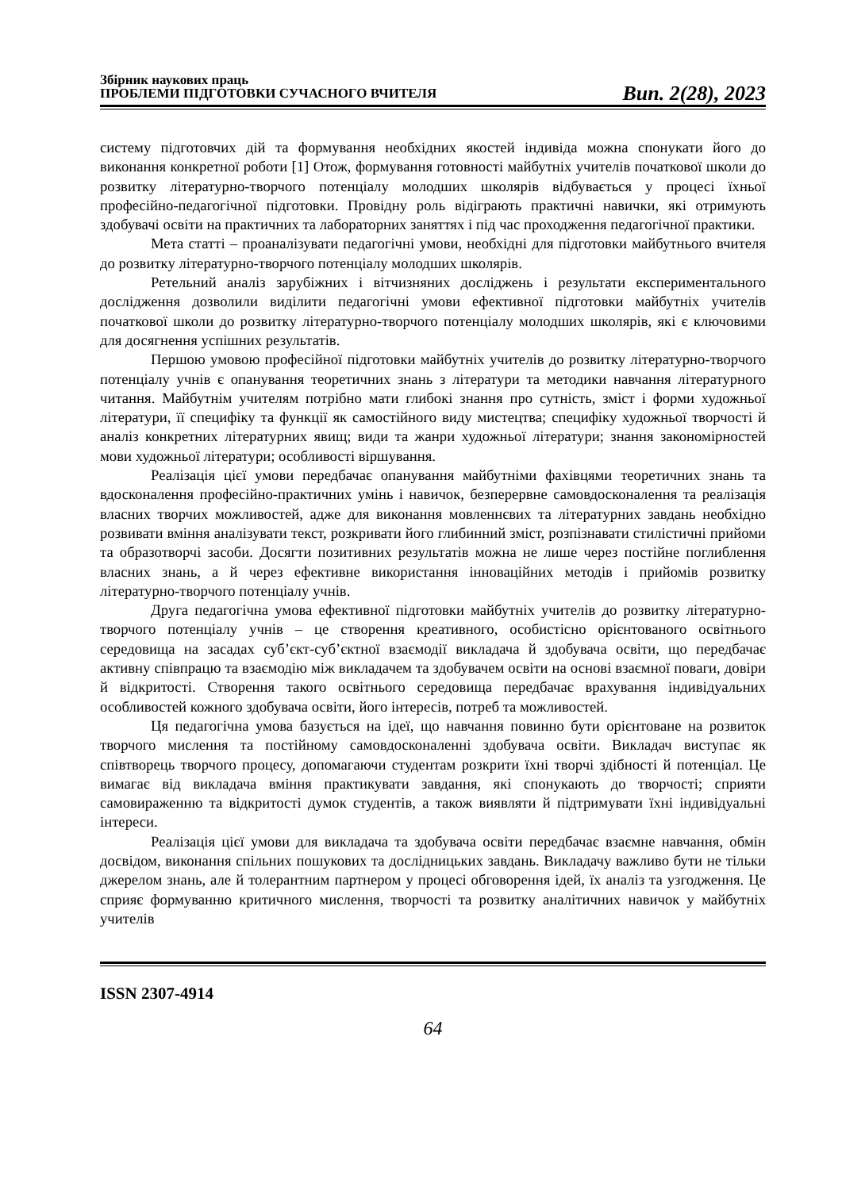Збірник наукових праць
ПРОБЛЕМИ ПІДГОТОВКИ СУЧАСНОГО ВЧИТЕЛЯ
Вип. 2(28), 2023
систему підготовчих дій та формування необхідних якостей індивіда можна спонукати його до виконання конкретної роботи [1] Отож, формування готовності майбутніх учителів початкової школи до розвитку літературно-творчого потенціалу молодших школярів відбувається у процесі їхньої професійно-педагогічної підготовки. Провідну роль відіграють практичні навички, які отримують здобувачі освіти на практичних та лабораторних заняттях і під час проходження педагогічної практики.
Мета статті – проаналізувати педагогічні умови, необхідні для підготовки майбутнього вчителя до розвитку літературно-творчого потенціалу молодших школярів.
Ретельний аналіз зарубіжних і вітчизняних досліджень і результати експериментального дослідження дозволили виділити педагогічні умови ефективної підготовки майбутніх учителів початкової школи до розвитку літературно-творчого потенціалу молодших школярів, які є ключовими для досягнення успішних результатів.
Першою умовою професійної підготовки майбутніх учителів до розвитку літературно-творчого потенціалу учнів є опанування теоретичних знань з літератури та методики навчання літературного читання. Майбутнім учителям потрібно мати глибокі знання про сутність, зміст і форми художньої літератури, її специфіку та функції як самостійного виду мистецтва; специфіку художньої творчості й аналіз конкретних літературних явищ; види та жанри художньої літератури; знання закономірностей мови художньої літератури; особливості віршування.
Реалізація цієї умови передбачає опанування майбутніми фахівцями теоретичних знань та вдосконалення професійно-практичних умінь і навичок, безперервне самовдосконалення та реалізація власних творчих можливостей, адже для виконання мовленнєвих та літературних завдань необхідно розвивати вміння аналізувати текст, розкривати його глибинний зміст, розпізнавати стилістичні прийоми та образотворчі засоби. Досягти позитивних результатів можна не лише через постійне поглиблення власних знань, а й через ефективне використання інноваційних методів і прийомів розвитку літературно-творчого потенціалу учнів.
Друга педагогічна умова ефективної підготовки майбутніх учителів до розвитку літературно-творчого потенціалу учнів – це створення креативного, особистісно орієнтованого освітнього середовища на засадах суб’єкт-суб’єктної взаємодії викладача й здобувача освіти, що передбачає активну співпрацю та взаємодію між викладачем та здобувачем освіти на основі взаємної поваги, довіри й відкритості. Створення такого освітнього середовища передбачає врахування індивідуальних особливостей кожного здобувача освіти, його інтересів, потреб та можливостей.
Ця педагогічна умова базується на ідеї, що навчання повинно бути орієнтоване на розвиток творчого мислення та постійному самовдосконаленні здобувача освіти. Викладач виступає як співтворець творчого процесу, допомагаючи студентам розкрити їхні творчі здібності й потенціал. Це вимагає від викладача вміння практикувати завдання, які спонукають до творчості; сприяти самовираженню та відкритості думок студентів, а також виявляти й підтримувати їхні індивідуальні інтереси.
Реалізація цієї умови для викладача та здобувача освіти передбачає взаємне навчання, обмін досвідом, виконання спільних пошукових та дослідницьких завдань. Викладачу важливо бути не тільки джерелом знань, але й толерантним партнером у процесі обговорення ідей, їх аналіз та узгодження. Це сприяє формуванню критичного мислення, творчості та розвитку аналітичних навичок у майбутніх учителів
ISSN 2307-4914
64